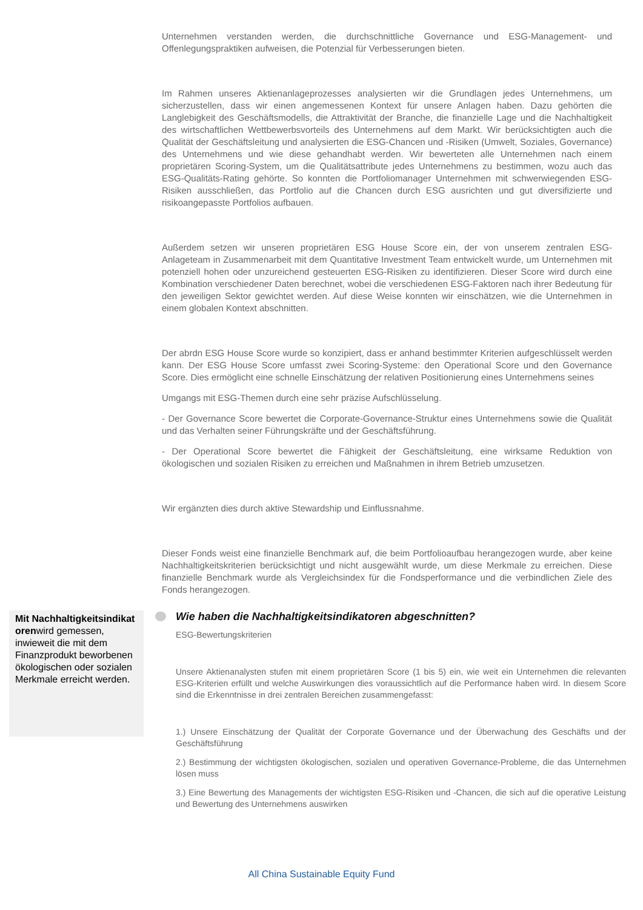Unternehmen verstanden werden, die durchschnittliche Governance und ESG-Management- und Offenlegungspraktiken aufweisen, die Potenzial für Verbesserungen bieten.
Im Rahmen unseres Aktienanlageprozesses analysierten wir die Grundlagen jedes Unternehmens, um sicherzustellen, dass wir einen angemessenen Kontext für unsere Anlagen haben. Dazu gehörten die Langlebigkeit des Geschäftsmodells, die Attraktivität der Branche, die finanzielle Lage und die Nachhaltigkeit des wirtschaftlichen Wettbewerbsvorteils des Unternehmens auf dem Markt. Wir berücksichtigten auch die Qualität der Geschäftsleitung und analysierten die ESG-Chancen und -Risiken (Umwelt, Soziales, Governance) des Unternehmens und wie diese gehandhabt werden. Wir bewerteten alle Unternehmen nach einem proprietären Scoring-System, um die Qualitätsattribute jedes Unternehmens zu bestimmen, wozu auch das ESG-Qualitäts-Rating gehörte. So konnten die Portfoliomanager Unternehmen mit schwerwiegenden ESG-Risiken ausschließen, das Portfolio auf die Chancen durch ESG ausrichten und gut diversifizierte und risikoangepasste Portfolios aufbauen.
Außerdem setzen wir unseren proprietären ESG House Score ein, der von unserem zentralen ESG-Anlageteam in Zusammenarbeit mit dem Quantitative Investment Team entwickelt wurde, um Unternehmen mit potenziell hohen oder unzureichend gesteuerten ESG-Risiken zu identifizieren. Dieser Score wird durch eine Kombination verschiedener Daten berechnet, wobei die verschiedenen ESG-Faktoren nach ihrer Bedeutung für den jeweiligen Sektor gewichtet werden. Auf diese Weise konnten wir einschätzen, wie die Unternehmen in einem globalen Kontext abschnitten.
Der abrdn ESG House Score wurde so konzipiert, dass er anhand bestimmter Kriterien aufgeschlüsselt werden kann. Der ESG House Score umfasst zwei Scoring-Systeme: den Operational Score und den Governance Score. Dies ermöglicht eine schnelle Einschätzung der relativen Positionierung eines Unternehmens seines
Umgangs mit ESG-Themen durch eine sehr präzise Aufschlüsselung.
- Der Governance Score bewertet die Corporate-Governance-Struktur eines Unternehmens sowie die Qualität und das Verhalten seiner Führungskräfte und der Geschäftsführung.
- Der Operational Score bewertet die Fähigkeit der Geschäftsleitung, eine wirksame Reduktion von ökologischen und sozialen Risiken zu erreichen und Maßnahmen in ihrem Betrieb umzusetzen.
Wir ergänzten dies durch aktive Stewardship und Einflussnahme.
Dieser Fonds weist eine finanzielle Benchmark auf, die beim Portfolioaufbau herangezogen wurde, aber keine Nachhaltigkeitskriterien berücksichtigt und nicht ausgewählt wurde, um diese Merkmale zu erreichen. Diese finanzielle Benchmark wurde als Vergleichsindex für die Fondsperformance und die verbindlichen Ziele des Fonds herangezogen.
Mit Nachhaltigkeitsindikat orenwird gemessen, inwieweit die mit dem Finanzprodukt beworbenen ökologischen oder sozialen Merkmale erreicht werden.
Wie haben die Nachhaltigkeitsindikatoren abgeschnitten?
ESG-Bewertungskriterien
Unsere Aktienanalysten stufen mit einem proprietären Score (1 bis 5) ein, wie weit ein Unternehmen die relevanten ESG-Kriterien erfüllt und welche Auswirkungen dies voraussichtlich auf die Performance haben wird. In diesem Score sind die Erkenntnisse in drei zentralen Bereichen zusammengefasst:
1.) Unsere Einschätzung der Qualität der Corporate Governance und der Überwachung des Geschäfts und der Geschäftsführung
2.) Bestimmung der wichtigsten ökologischen, sozialen und operativen Governance-Probleme, die das Unternehmen lösen muss
3.) Eine Bewertung des Managements der wichtigsten ESG-Risiken und -Chancen, die sich auf die operative Leistung und Bewertung des Unternehmens auswirken
All China Sustainable Equity Fund